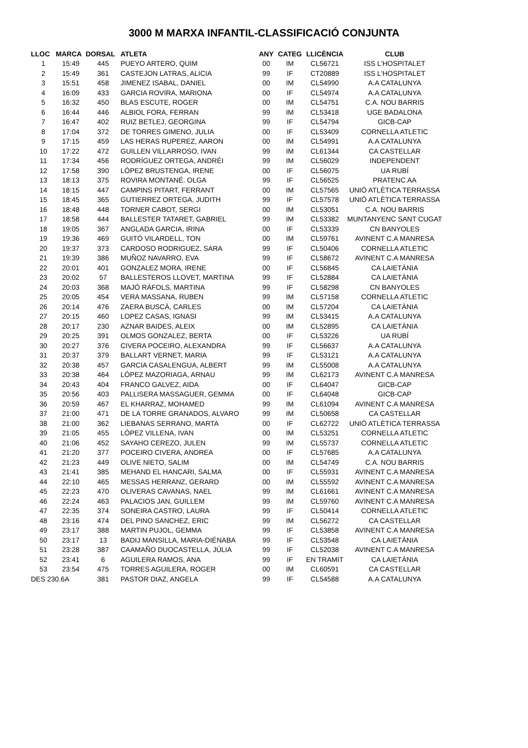3000 M MARXA INFANTIL-CLASSIFICACIÓ CONJUNTA
| LLOC | MARCA | DORSAL | ATLETA | ANY | CATEG | LLICÈNCIA | CLUB |
| --- | --- | --- | --- | --- | --- | --- | --- |
| 1 | 15:49 | 445 | PUEYO ARTERO, QUIM | 00 | IM | CL56721 | ISS L'HOSPITALET |
| 2 | 15:49 | 361 | CASTEJON LATRAS, ALICIA | 99 | IF | CT20889 | ISS L'HOSPITALET |
| 3 | 15:51 | 458 | JIMENEZ ISABAL, DANIEL | 00 | IM | CL54990 | A.A CATALUNYA |
| 4 | 16:09 | 433 | GARCIA ROVIRA, MARIONA | 00 | IF | CL54974 | A.A CATALUNYA |
| 5 | 16:32 | 450 | BLAS ESCUTE, ROGER | 00 | IM | CL54751 | C.A. NOU BARRIS |
| 6 | 16:44 | 446 | ALBIOL FORA, FERRAN | 99 | IM | CL53418 | UGE BADALONA |
| 7 | 16:47 | 402 | RUIZ BETLEJ, GEORGINA | 99 | IF | CL54794 | GICB-CAP |
| 8 | 17:04 | 372 | DE TORRES GIMENO, JULIA | 00 | IF | CL53409 | CORNELLA ATLETIC |
| 9 | 17:15 | 459 | LAS HERAS RUPEREZ, AARON | 00 | IM | CL54991 | A.A CATALUNYA |
| 10 | 17:22 | 472 | GUILLEN VILLARROSO, IVAN | 99 | IM | CL61344 | CA CASTELLAR |
| 11 | 17:34 | 456 | RODRÍGUEZ ORTEGA, ANDRÉI | 99 | IM | CL56029 | INDEPENDENT |
| 12 | 17:58 | 390 | LÓPEZ BRUSTENGA, IRENE | 00 | IF | CL56075 | UA RUBÍ |
| 13 | 18:13 | 375 | ROVIRA MONTANÉ. OLGA | 99 | IF | CL56525 | PRATENC AA |
| 14 | 18:15 | 447 | CAMPINS PITART, FERRANT | 00 | IM | CL57565 | UNIÓ ATLÈTICA TERRASSA |
| 15 | 18:45 | 365 | GUTIERREZ ORTEGA, JUDITH | 99 | IF | CL57578 | UNIÓ ATLÈTICA TERRASSA |
| 16 | 18:48 | 448 | TORNER CABOT, SERGI | 00 | IM | CL53051 | C.A. NOU BARRIS |
| 17 | 18:58 | 444 | BALLESTER TATARET, GABRIEL | 99 | IM | CL53382 | MUNTANYENC SANT CUGAT |
| 18 | 19:05 | 367 | ANGLADA GARCIA, IRINA | 00 | IF | CL53339 | CN BANYOLES |
| 19 | 19:36 | 469 | GUITÓ VILARDELL, TON | 00 | IM | CL59761 | AVINENT C.A MANRESA |
| 20 | 19:37 | 373 | CARDOSO RODRIGUEZ, SARA | 99 | IF | CL50406 | CORNELLA ATLETIC |
| 21 | 19:39 | 386 | MUÑOZ NAVARRO, EVA | 99 | IF | CL58672 | AVINENT C.A MANRESA |
| 22 | 20:01 | 401 | GONZALEZ MORA, IRENE | 00 | IF | CL56845 | CA LAIETÀNIA |
| 23 | 20:02 | 57 | BALLESTEROS LLOVET, MARTINA | 99 | IF | CL52884 | CA LAIETÀNIA |
| 24 | 20:03 | 368 | MAJÓ RÀFOLS, MARTINA | 99 | IF | CL58298 | CN BANYOLES |
| 25 | 20:05 | 454 | VERA MASSANA, RUBEN | 99 | IM | CL57158 | CORNELLA ATLETIC |
| 26 | 20:14 | 476 | ZAERA BUSCÀ, CARLES | 00 | IM | CL57204 | CA LAIETÀNIA |
| 27 | 20:15 | 460 | LOPEZ CASAS, IGNASI | 99 | IM | CL53415 | A.A CATALUNYA |
| 28 | 20:17 | 230 | AZNAR BAIDES, ALEIX | 00 | IM | CL52895 | CA LAIETÀNIA |
| 29 | 20:25 | 391 | OLMOS GONZALEZ, BERTA | 00 | IF | CL53226 | UA RUBÍ |
| 30 | 20:27 | 376 | CIVERA POCEIRO, ALEXANDRA | 99 | IF | CL56637 | A.A CATALUNYA |
| 31 | 20:37 | 379 | BALLART VERNET, MARIA | 99 | IF | CL53121 | A.A CATALUNYA |
| 32 | 20:38 | 457 | GARCIA CASALENGUA, ALBERT | 99 | IM | CL55008 | A.A CATALUNYA |
| 33 | 20:38 | 464 | LÓPEZ MAZORIAGA, ARNAU | 99 | IM | CL62173 | AVINENT C.A MANRESA |
| 34 | 20:43 | 404 | FRANCO GALVEZ, AIDA | 00 | IF | CL64047 | GICB-CAP |
| 35 | 20:56 | 403 | PALLISERA MASSAGUER, GEMMA | 00 | IF | CL64048 | GICB-CAP |
| 36 | 20:59 | 467 | EL KHARRAZ, MOHAMED | 99 | IM | CL61094 | AVINENT C.A MANRESA |
| 37 | 21:00 | 471 | DE LA TORRE GRANADOS, ALVARO | 99 | IM | CL50658 | CA CASTELLAR |
| 38 | 21:00 | 362 | LIEBANAS SERRANO, MARTA | 00 | IF | CL62722 | UNIÓ ATLÈTICA TERRASSA |
| 39 | 21:05 | 455 | LÓPEZ VILLENA, IVAN | 00 | IM | CL53251 | CORNELLA ATLETIC |
| 40 | 21:06 | 452 | SAYAHO CEREZO, JULEN | 99 | IM | CL55737 | CORNELLA ATLETIC |
| 41 | 21:20 | 377 | POCEIRO CIVERA, ANDREA | 00 | IF | CL57685 | A.A CATALUNYA |
| 42 | 21:23 | 449 | OLIVE NIETO, SALIM | 00 | IM | CL54749 | C.A. NOU BARRIS |
| 43 | 21:41 | 385 | MEHAND EL HANCARI, SALMA | 00 | IF | CL55931 | AVINENT C.A MANRESA |
| 44 | 22:10 | 465 | MESSAS HERRANZ, GERARD | 00 | IM | CL55592 | AVINENT C.A MANRESA |
| 45 | 22:23 | 470 | OLIVERAS CAVANAS, NAEL | 99 | IM | CL61661 | AVINENT C.A MANRESA |
| 46 | 22:24 | 463 | PALACIOS JAN, GUILLEM | 99 | IM | CL59760 | AVINENT C.A MANRESA |
| 47 | 22:35 | 374 | SONEIRA CASTRO, LAURA | 99 | IF | CL50414 | CORNELLA ATLETIC |
| 48 | 23:16 | 474 | DEL PINO SANCHEZ, ERIC | 99 | IM | CL56272 | CA CASTELLAR |
| 49 | 23:17 | 388 | MARTIN PUJOL, GEMMA | 99 | IF | CL53858 | AVINENT C.A MANRESA |
| 50 | 23:17 | 13 | BADIJ MANSILLA, MARIA-DIÉNABA | 99 | IF | CL53548 | CA LAIETÀNIA |
| 51 | 23:28 | 387 | CAAMAÑO DUOCASTELLA, JÚLIA | 99 | IF | CL52038 | AVINENT C.A MANRESA |
| 52 | 23:41 | 6 | AGUILERA RAMOS, ANA | 99 | IF | EN TRAMIT | CA LAIETÀNIA |
| 53 | 23:54 | 475 | TORRES AGUILERA, ROGER | 00 | IM | CL60591 | CA CASTELLAR |
| DES 230.6A | | 381 | PASTOR DIAZ, ANGELA | 99 | IF | CL54588 | A.A CATALUNYA |